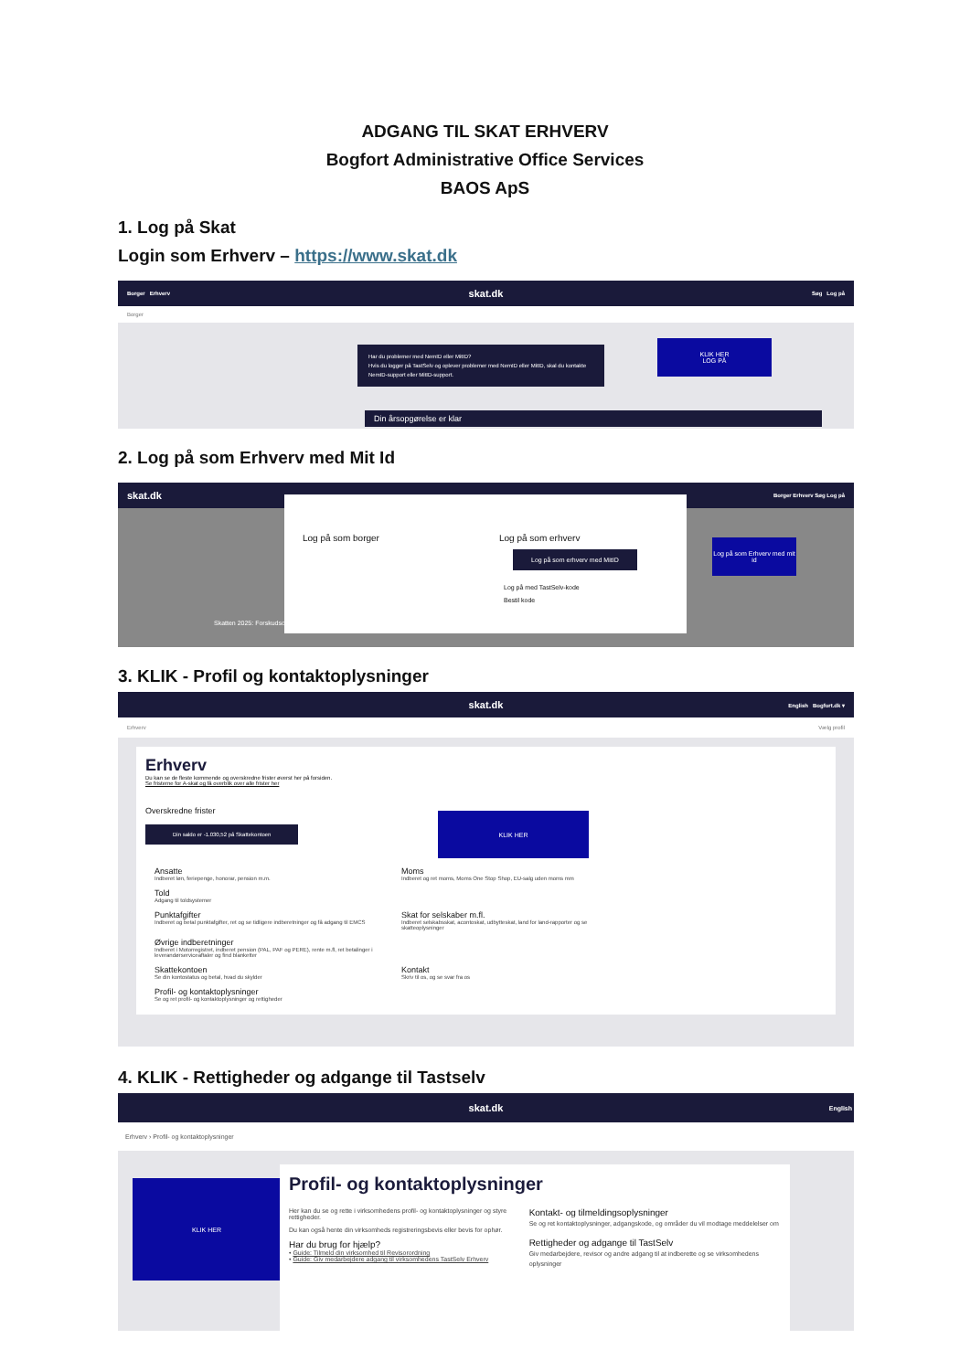ADGANG TIL SKAT ERHVERV
Bogfort Administrative Office Services
BAOS ApS
1. Log på Skat
Login som Erhverv – https://www.skat.dk
Borger Erhverv skat.dk Søg Log på
Borger
Har du problemer med NemID eller MitID?
Hvis du logger på TastSelv og oplever problemer med NemID eller MitID, skal du kontakte NemID-support eller MitID-support.
KLIK HER
LOG PÅ
Din årsopgørelse er klar
2. Log på som Erhverv med Mit Id
skat.dk Borger Erhverv Søg Log på
Log på som borger Log på som erhverv
Log på som erhverv med MitID
Log på med TastSelv-kode
Bestil kode
Log på som Erhverv med mit id
Skatten 2025: Forskudsopgørelse
3. KLIK - Profil og kontaktoplysninger
skat.dk English Bogfort.dk ▾
Erhverv Vælg profil
Erhverv
Du kan se de fleste kommende og overskredne frister øverst her på forsiden.
Se fristerne for A-skat og få overblik over alle frister her
Overskredne frister
Din saldo er -1.030,52 på Skattekontoen
Ansatte Indberet løn, feriepenge, honorar, pension m.m. Moms Indberet og ret moms, Moms One Stop Shop, EU-salg uden moms mm Told Adgang til toldsystemer
Punktafgifter Indberet og betal punktafgifter, ret og se tidligere indberetninger og få adgang til EMCS Skat for selskaber m.fl. Indberet selskabsskat, acontoskat, udbytteskat, land for land-rapporter og se skatteoplysninger Øvrige indberetninger Indberet i Motorregistret, indberet pension (PAL, PAF og PERE), rente m.fl, ret betalinger i leverandørserviceaftaler og find blanketter
Skattekontoen Se din kontostatus og betal, hvad du skylder Kontakt Skriv til os, og se svar fra os Profil- og kontaktoplysninger Se og ret profil- og kontaktoplysninger og rettigheder
KLIK HER
4. KLIK - Rettigheder og adgange til Tastselv
skat.dk English
Erhverv › Profil- og kontaktoplysninger
KLIK HER
Profil- og kontaktoplysninger
Her kan du se og rette i virksomhedens profil- og kontaktoplysninger og styre rettigheder.
Du kan også hente din virksomheds registreringsbevis eller bevis for ophør.
Har du brug for hjælp?
• Guide: Tilmeld din virksomhed til Revisorordning
• Guide: Giv medarbejdere adgang til virksomhedens TastSelv Erhverv
Kontakt- og tilmeldingsoplysninger
Se og ret kontaktoplysninger, adgangskode, og områder du vil modtage meddelelser om
Rettigheder og adgange til TastSelv
Giv medarbejdere, revisor og andre adgang til at indberette og se virksomhedens oplysninger